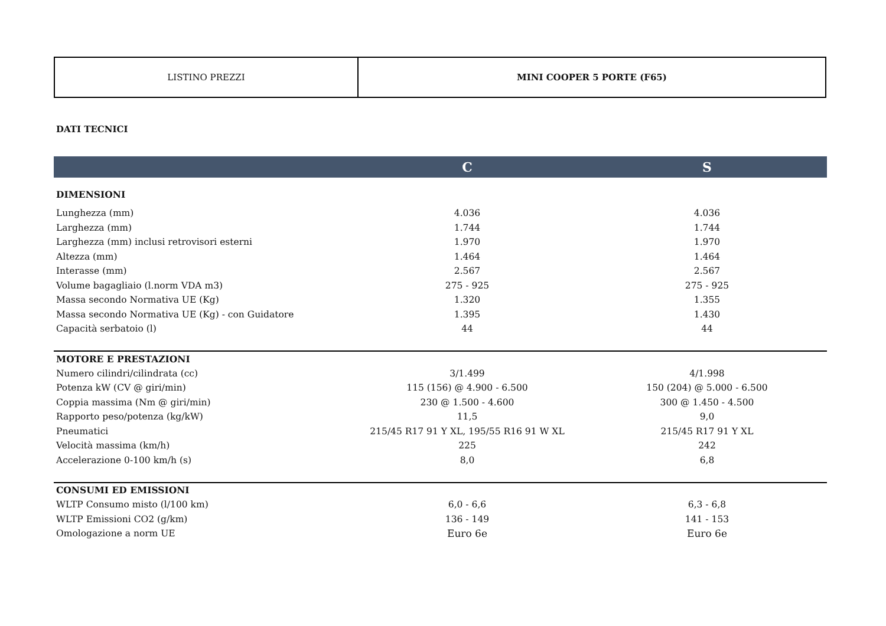| LISTINO PREZZI | MINI COOPER 5 PORTE (F65) |
DATI TECNICI
| | C | S |
| --- | --- | --- |
| DIMENSIONI | | |
| Lunghezza (mm) | 4.036 | 4.036 |
| Larghezza (mm) | 1.744 | 1.744 |
| Larghezza (mm) inclusi retrovisori esterni | 1.970 | 1.970 |
| Altezza (mm) | 1.464 | 1.464 |
| Interasse (mm) | 2.567 | 2.567 |
| Volume bagagliaio (l.norm VDA m3) | 275 - 925 | 275 - 925 |
| Massa secondo Normativa UE (Kg) | 1.320 | 1.355 |
| Massa secondo Normativa UE (Kg) - con Guidatore | 1.395 | 1.430 |
| Capacità serbatoio (l) | 44 | 44 |
| MOTORE E PRESTAZIONI | | |
| Numero cilindri/cilindrata (cc) | 3/1.499 | 4/1.998 |
| Potenza kW (CV @ giri/min) | 115 (156) @ 4.900 - 6.500 | 150 (204) @ 5.000 - 6.500 |
| Coppia massima (Nm @ giri/min) | 230 @ 1.500 - 4.600 | 300 @ 1.450 - 4.500 |
| Rapporto peso/potenza (kg/kW) | 11,5 | 9,0 |
| Pneumatici | 215/45 R17 91 Y XL, 195/55 R16 91 W XL | 215/45 R17 91 Y XL |
| Velocità massima (km/h) | 225 | 242 |
| Accelerazione 0-100 km/h (s) | 8,0 | 6,8 |
| CONSUMI ED EMISSIONI | | |
| WLTP Consumo misto (l/100 km) | 6,0 - 6,6 | 6,3 - 6,8 |
| WLTP Emissioni CO2 (g/km) | 136 - 149 | 141 - 153 |
| Omologazione a norm UE | Euro 6e | Euro 6e |